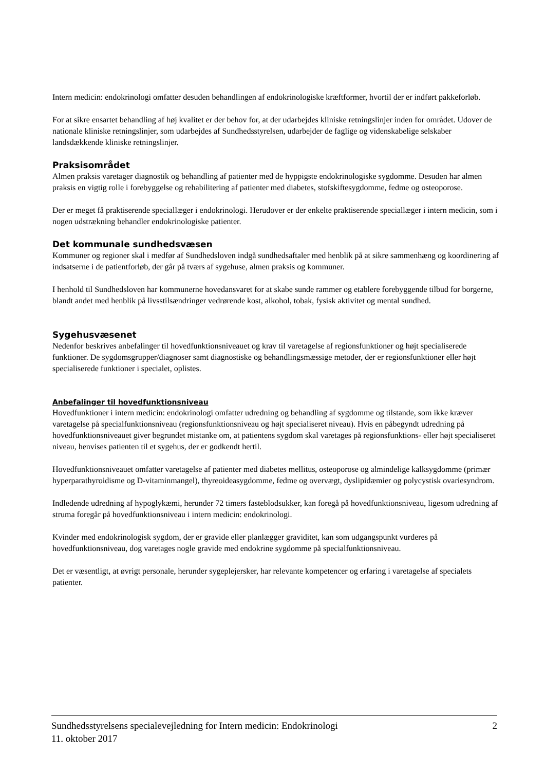Intern medicin: endokrinologi omfatter desuden behandlingen af endokrinologiske kræftformer, hvortil der er indført pakkeforløb.
For at sikre ensartet behandling af høj kvalitet er der behov for, at der udarbejdes kliniske retningslinjer inden for området. Udover de nationale kliniske retningslinjer, som udarbejdes af Sundhedsstyrelsen, udarbejder de faglige og videnskabelige selskaber landsdækkende kliniske retningslinjer.
Praksisområdet
Almen praksis varetager diagnostik og behandling af patienter med de hyppigste endokrinologiske sygdomme. Desuden har almen praksis en vigtig rolle i forebyggelse og rehabilitering af patienter med diabetes, stofskiftesygdomme, fedme og osteoporose.
Der er meget få praktiserende speciallæger i endokrinologi. Herudover er der enkelte praktiserende speciallæger i intern medicin, som i nogen udstrækning behandler endokrinologiske patienter.
Det kommunale sundhedsvæsen
Kommuner og regioner skal i medfør af Sundhedsloven indgå sundhedsaftaler med henblik på at sikre sammenhæng og koordinering af indsatserne i de patientforløb, der går på tværs af sygehuse, almen praksis og kommuner.
I henhold til Sundhedsloven har kommunerne hovedansvaret for at skabe sunde rammer og etablere forebyggende tilbud for borgerne, blandt andet med henblik på livsstilsændringer vedrørende kost, alkohol, tobak, fysisk aktivitet og mental sundhed.
Sygehusvæsenet
Nedenfor beskrives anbefalinger til hovedfunktionsniveauet og krav til varetagelse af regionsfunktioner og højt specialiserede funktioner. De sygdomsgrupper/diagnoser samt diagnostiske og behandlingsmæssige metoder, der er regionsfunktioner eller højt specialiserede funktioner i specialet, oplistes.
Anbefalinger til hovedfunktionsniveau
Hovedfunktioner i intern medicin: endokrinologi omfatter udredning og behandling af sygdomme og tilstande, som ikke kræver varetagelse på specialfunktionsniveau (regionsfunktionsniveau og højt specialiseret niveau). Hvis en påbegyndt udredning på hovedfunktionsniveauet giver begrundet mistanke om, at patientens sygdom skal varetages på regionsfunktions- eller højt specialiseret niveau, henvises patienten til et sygehus, der er godkendt hertil.
Hovedfunktionsniveauet omfatter varetagelse af patienter med diabetes mellitus, osteoporose og almindelige kalksygdomme (primær hyperparathyroidisme og D-vitaminmangel), thyreoideasygdomme, fedme og overvægt, dyslipidæmier og polycystisk ovariesyndrom.
Indledende udredning af hypoglykæmi, herunder 72 timers fasteblodsukker, kan foregå på hovedfunktionsniveau, ligesom udredning af struma foregår på hovedfunktionsniveau i intern medicin: endokrinologi.
Kvinder med endokrinologisk sygdom, der er gravide eller planlægger graviditet, kan som udgangspunkt vurderes på hovedfunktionsniveau, dog varetages nogle gravide med endokrine sygdomme på specialfunktionsniveau.
Det er væsentligt, at øvrigt personale, herunder sygeplejersker, har relevante kompetencer og erfaring i varetagelse af specialets patienter.
Sundhedsstyrelsens specialevejledning for Intern medicin: Endokrinologi
11. oktober 2017
2